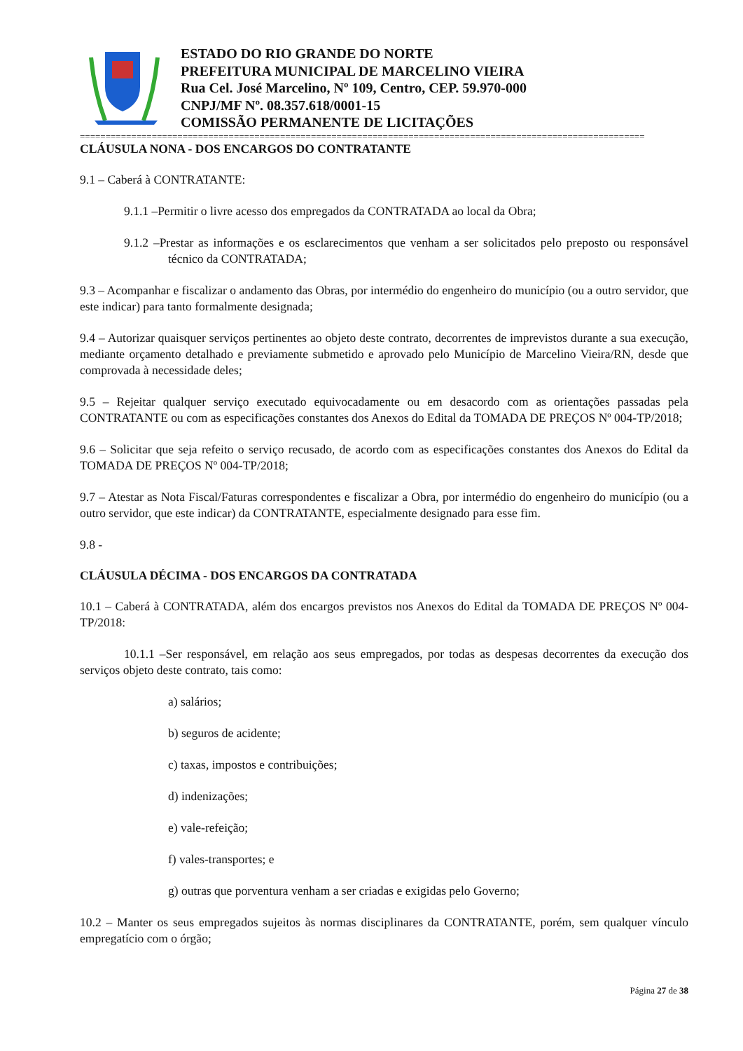ESTADO DO RIO GRANDE DO NORTE
PREFEITURA MUNICIPAL DE MARCELINO VIEIRA
Rua Cel. José Marcelino, Nº 109, Centro, CEP. 59.970-000
CNPJ/MF Nº. 08.357.618/0001-15
COMISSÃO PERMANENTE DE LICITAÇÕES
==============================================================================================================
CLÁUSULA NONA - DOS ENCARGOS DO CONTRATANTE
9.1 – Caberá à CONTRATANTE:
9.1.1 –Permitir o livre acesso dos empregados da CONTRATADA ao local da Obra;
9.1.2 –Prestar as informações e os esclarecimentos que venham a ser solicitados pelo preposto ou responsável técnico da CONTRATADA;
9.3 – Acompanhar e fiscalizar o andamento das Obras, por intermédio do engenheiro do município (ou a outro servidor, que este indicar) para tanto formalmente designada;
9.4 – Autorizar quaisquer serviços pertinentes ao objeto deste contrato, decorrentes de imprevistos durante a sua execução, mediante orçamento detalhado e previamente submetido e aprovado pelo Município de Marcelino Vieira/RN, desde que comprovada à necessidade deles;
9.5 – Rejeitar qualquer serviço executado equivocadamente ou em desacordo com as orientações passadas pela CONTRATANTE ou com as especificações constantes dos Anexos do Edital da TOMADA DE PREÇOS Nº 004-TP/2018;
9.6 – Solicitar que seja refeito o serviço recusado, de acordo com as especificações constantes dos Anexos do Edital da TOMADA DE PREÇOS Nº 004-TP/2018;
9.7 – Atestar as Nota Fiscal/Faturas correspondentes e fiscalizar a Obra, por intermédio do engenheiro do município (ou a outro servidor, que este indicar) da CONTRATANTE, especialmente designado para esse fim.
9.8 -
CLÁUSULA DÉCIMA - DOS ENCARGOS DA CONTRATADA
10.1 – Caberá à CONTRATADA, além dos encargos previstos nos Anexos do Edital da TOMADA DE PREÇOS Nº 004-TP/2018:
10.1.1 –Ser responsável, em relação aos seus empregados, por todas as despesas decorrentes da execução dos serviços objeto deste contrato, tais como:
a) salários;
b) seguros de acidente;
c) taxas, impostos e contribuições;
d) indenizações;
e) vale-refeição;
f) vales-transportes; e
g) outras que porventura venham a ser criadas e exigidas pelo Governo;
10.2 – Manter os seus empregados sujeitos às normas disciplinares da CONTRATANTE, porém, sem qualquer vínculo empregatício com o órgão;
Página 27 de 38